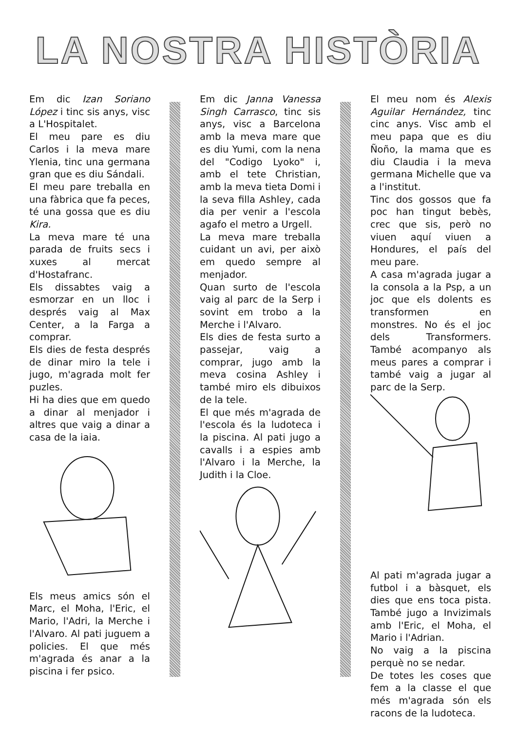LA NOSTRA HISTÒRIA
Em dic Izan Soriano López i tinc sis anys, visc a L'Hospitalet.
El meu pare es diu Carlos i la meva mare Ylenia, tinc una germana gran que es diu Sándali.
El meu pare treballa en una fàbrica que fa peces, té una gossa que es diu Kira.
La meva mare té una parada de fruits secs i xuxes al mercat d'Hostafranc.
Els dissabtes vaig a esmorzar en un lloc i després vaig al Max Center, a la Farga a comprar.
Els dies de festa després de dinar miro la tele i jugo, m'agrada molt fer puzles.
Hi ha dies que em quedo a dinar al menjador i altres que vaig a dinar a casa de la iaia.
Els meus amics són el Marc, el Moha, l'Eric, el Mario, l'Adri, la Merche i l'Alvaro. Al pati juguem a policies. El que més m'agrada és anar a la piscina i fer psico.
Em dic Janna Vanessa Singh Carrasco, tinc sis anys, visc a Barcelona amb la meva mare que es diu Yumi, com la nena del "Codigo Lyoko" i, amb el tete Christian, amb la meva tieta Domi i la seva filla Ashley, cada dia per venir a l'escola agafo el metro a Urgell.
La meva mare treballa cuidant un avi, per això em quedo sempre al menjador.
Quan surto de l'escola vaig al parc de la Serp i sovint em trobo a la Merche i l'Alvaro.
Els dies de festa surto a passejar, vaig a comprar, jugo amb la meva cosina Ashley i també miro els dibuixos de la tele.
El que més m'agrada de l'escola és la ludoteca i la piscina. Al pati jugo a cavalls i a espies amb l'Alvaro i la Merche, la Judith i la Cloe.
El meu nom és Alexis Aguilar Hernández, tinc cinc anys. Visc amb el meu papa que es diu Ñoño, la mama que es diu Claudia i la meva germana Michelle que va a l'institut.
Tinc dos gossos que fa poc han tingut bebès, crec que sis, però no viuen aquí viuen a Hondures, el país del meu pare.
A casa m'agrada jugar a la consola a la Psp, a un joc que els dolents es transformen en monstres. No és el joc dels Transformers. També acompanyo als meus pares a comprar i també vaig a jugar al parc de la Serp.
Al pati m'agrada jugar a futbol i a bàsquet, els dies que ens toca pista. També jugo a Invizimals amb l'Eric, el Moha, el Mario i l'Adrian.
No vaig a la piscina perquè no se nedar.
De totes les coses que fem a la classe el que més m'agrada són els racons de la ludoteca.